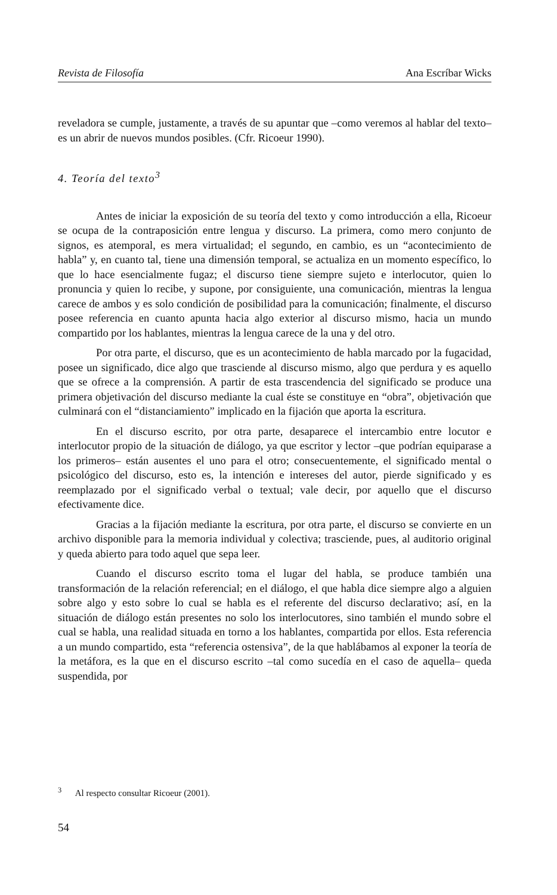Revista de Filosofía Ana Escríbar Wicks
reveladora se cumple, justamente, a través de su apuntar que –como veremos al hablar del texto– es un abrir de nuevos mundos posibles. (Cfr. Ricoeur 1990).
4. Teoría del texto<sup>3</sup>
Antes de iniciar la exposición de su teoría del texto y como introducción a ella, Ricoeur se ocupa de la contraposición entre lengua y discurso. La primera, como mero conjunto de signos, es atemporal, es mera virtualidad; el segundo, en cambio, es un “acontecimiento de habla” y, en cuanto tal, tiene una dimensión temporal, se actualiza en un momento específico, lo que lo hace esencialmente fugaz; el discurso tiene siempre sujeto e interlocutor, quien lo pronuncia y quien lo recibe, y supone, por consiguiente, una comunicación, mientras la lengua carece de ambos y es solo condición de posibilidad para la comunicación; finalmente, el discurso posee referencia en cuanto apunta hacia algo exterior al discurso mismo, hacia un mundo compartido por los hablantes, mientras la lengua carece de la una y del otro.
Por otra parte, el discurso, que es un acontecimiento de habla marcado por la fugacidad, posee un significado, dice algo que trasciende al discurso mismo, algo que perdura y es aquello que se ofrece a la comprensión. A partir de esta trascendencia del significado se produce una primera objetivación del discurso mediante la cual éste se constituye en “obra”, objetivación que culminará con el “distanciamiento” implicado en la fijación que aporta la escritura.
En el discurso escrito, por otra parte, desaparece el intercambio entre locutor e interlocutor propio de la situación de diálogo, ya que escritor y lector –que podrían equiparase a los primeros– están ausentes el uno para el otro; consecuentemente, el significado mental o psicológico del discurso, esto es, la intención e intereses del autor, pierde significado y es reemplazado por el significado verbal o textual; vale decir, por aquello que el discurso efectivamente dice.
Gracias a la fijación mediante la escritura, por otra parte, el discurso se convierte en un archivo disponible para la memoria individual y colectiva; trasciende, pues, al auditorio original y queda abierto para todo aquel que sepa leer.
Cuando el discurso escrito toma el lugar del habla, se produce también una transformación de la relación referencial; en el diálogo, el que habla dice siempre algo a alguien sobre algo y esto sobre lo cual se habla es el referente del discurso declarativo; así, en la situación de diálogo están presentes no solo los interlocutores, sino también el mundo sobre el cual se habla, una realidad situada en torno a los hablantes, compartida por ellos. Esta referencia a un mundo compartido, esta “referencia ostensiva”, de la que hablábamos al exponer la teoría de la metáfora, es la que en el discurso escrito –tal como sucedía en el caso de aquella– queda suspendida, por
<sup>3</sup> Al respecto consultar Ricoeur (2001).
54